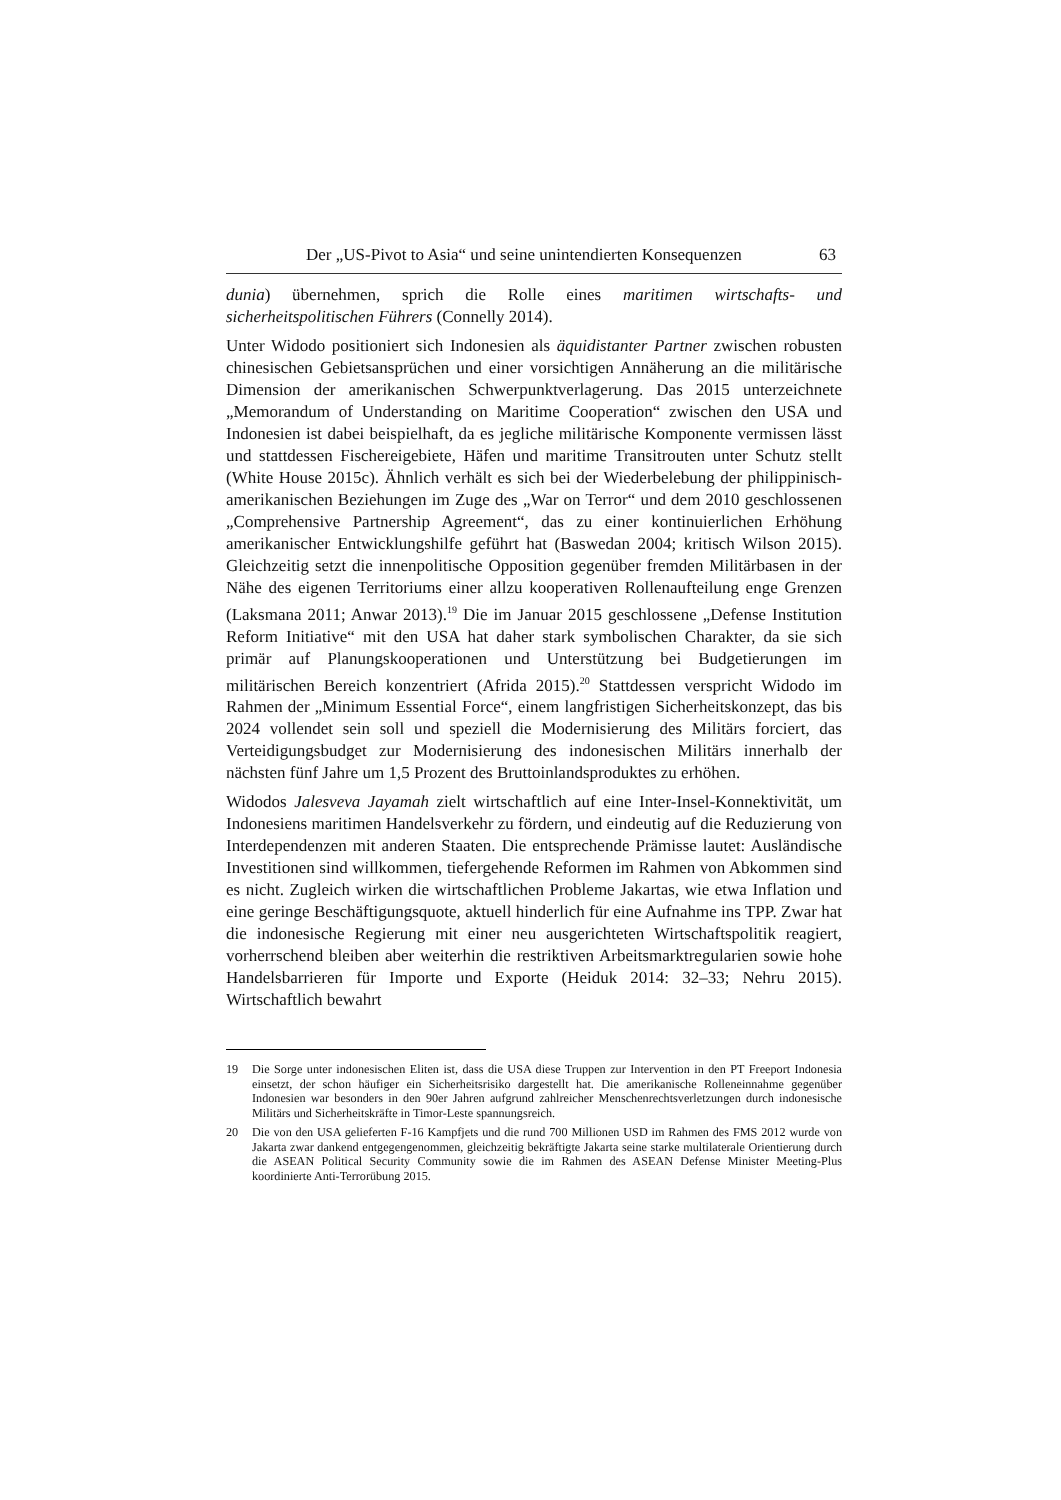Der „US-Pivot to Asia“ und seine unintendierten Konsequenzen 63
dunia) übernehmen, sprich die Rolle eines maritimen wirtschafts- und sicherheitspolitischen Führers (Connelly 2014).
Unter Widodo positioniert sich Indonesien als äquidistanter Partner zwischen robusten chinesischen Gebietsansprüchen und einer vorsichtigen Annäherung an die militärische Dimension der amerikanischen Schwerpunktverlagerung. Das 2015 unterzeichnete „Memorandum of Understanding on Maritime Cooperation“ zwischen den USA und Indonesien ist dabei beispielhaft, da es jegliche militärische Komponente vermissen lässt und stattdessen Fischereigebiete, Häfen und maritime Transitrouten unter Schutz stellt (White House 2015c). Ähnlich verhält es sich bei der Wiederbelebung der philippinisch-amerikanischen Beziehungen im Zuge des „War on Terror“ und dem 2010 geschlossenen „Comprehensive Partnership Agreement“, das zu einer kontinuierlichen Erhöhung amerikanischer Entwicklungshilfe geführt hat (Baswedan 2004; kritisch Wilson 2015). Gleichzeitig setzt die innenpolitische Opposition gegenüber fremden Militärbasen in der Nähe des eigenen Territoriums einer allzu kooperativen Rollenaufteilung enge Grenzen (Laksmana 2011; Anwar 2013).<sup>19</sup> Die im Januar 2015 geschlossene „Defense Institution Reform Initiative“ mit den USA hat daher stark symbolischen Charakter, da sie sich primär auf Planungskooperationen und Unterstützung bei Budgetierungen im militärischen Bereich konzentriert (Afrida 2015).<sup>20</sup> Stattdessen verspricht Widodo im Rahmen der „Minimum Essential Force“, einem langfristigen Sicherheitskonzept, das bis 2024 vollendet sein soll und speziell die Modernisierung des Militärs forciert, das Verteidigungsbudget zur Modernisierung des indonesischen Militärs innerhalb der nächsten fünf Jahre um 1,5 Prozent des Bruttoinlandsproduktes zu erhöhen.
Widodos Jalesveva Jayamah zielt wirtschaftlich auf eine Inter-Insel-Konnektivität, um Indonesiens maritimen Handelsverkehr zu fördern, und eindeutig auf die Reduzierung von Interdependenzen mit anderen Staaten. Die entsprechende Prämisse lautet: Ausländische Investitionen sind willkommen, tiefergehende Reformen im Rahmen von Abkommen sind es nicht. Zugleich wirken die wirtschaftlichen Probleme Jakartas, wie etwa Inflation und eine geringe Beschäftigungsquote, aktuell hinderlich für eine Aufnahme ins TPP. Zwar hat die indonesische Regierung mit einer neu ausgerichteten Wirtschaftspolitik reagiert, vorherrschend bleiben aber weiterhin die restriktiven Arbeitsmarktregularien sowie hohe Handelsbarrieren für Importe und Exporte (Heiduk 2014: 32–33; Nehru 2015). Wirtschaftlich bewahrt
19
Die Sorge unter indonesischen Eliten ist, dass die USA diese Truppen zur Intervention in den PT Freeport Indonesia einsetzt, der schon häufiger ein Sicherheitsrisiko dargestellt hat. Die amerikanische Rolleneinnahme gegenüber Indonesien war besonders in den 90er Jahren aufgrund zahlreicher Menschenrechtsverletzungen durch indonesische Militärs und Sicherheitskräfte in Timor-Leste spannungsreich.
20
Die von den USA gelieferten F-16 Kampfjets und die rund 700 Millionen USD im Rahmen des FMS 2012 wurde von Jakarta zwar dankend entgegengenommen, gleichzeitig bekräftigte Jakarta seine starke multilaterale Orientierung durch die ASEAN Political Security Community sowie die im Rahmen des ASEAN Defense Minister Meeting-Plus koordinierte Anti-Terrorübung 2015.